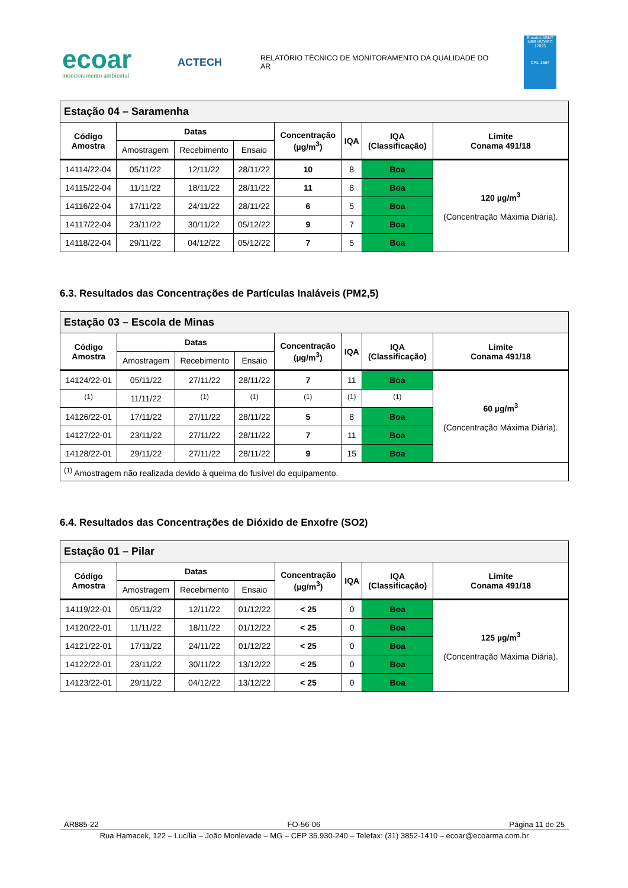ecoar
monitoramento ambiental
ACTECH
RELATÓRIO TÉCNICO DE MONITORAMENTO DA QUALIDADE DO AR
Ensaios ABNT NBR ISO/IEC 17025
CRL 1567
| Estação 04 – Saramenha | | | | | | | |
| Código Amostra | Datas | | | Concentração (µg/m<sup>3</sup>) | IQA | IQA (Classificação) | Limite Conama 491/18 |
| | Amostragem | Recebimento | Ensaio | | | | |
| 14114/22-04 | 05/11/22 | 12/11/22 | 28/11/22 | 10 | 8 | Boa | 120 µg/m<sup>3</sup> (Concentração Máxima Diária). |
| 14115/22-04 | 11/11/22 | 18/11/22 | 28/11/22 | 11 | 8 | Boa | |
| 14116/22-04 | 17/11/22 | 24/11/22 | 28/11/22 | 6 | 5 | Boa | |
| 14117/22-04 | 23/11/22 | 30/11/22 | 05/12/22 | 9 | 7 | Boa | |
| 14118/22-04 | 29/11/22 | 04/12/22 | 05/12/22 | 7 | 5 | Boa | |
6.3. Resultados das Concentrações de Partículas Inaláveis (PM2,5)
| Estação 03 – Escola de Minas | | | | | | | |
| Código Amostra | Datas | | | Concentração (µg/m<sup>3</sup>) | IQA | IQA (Classificação) | Limite Conama 491/18 |
| | Amostragem | Recebimento | Ensaio | | | | |
| 14124/22-01 | 05/11/22 | 27/11/22 | 28/11/22 | 7 | 11 | Boa | 60 µg/m<sup>3</sup> (Concentração Máxima Diária). |
| <sup>(1)</sup> | 11/11/22 | <sup>(1)</sup> | <sup>(1)</sup> | <sup>(1)</sup> | <sup>(1)</sup> | <sup>(1)</sup> | |
| 14126/22-01 | 17/11/22 | 27/11/22 | 28/11/22 | 5 | 8 | Boa | |
| 14127/22-01 | 23/11/22 | 27/11/22 | 28/11/22 | 7 | 11 | Boa | |
| 14128/22-01 | 29/11/22 | 27/11/22 | 28/11/22 | 9 | 15 | Boa | |
| <sup>(1)</sup> Amostragem não realizada devido à queima do fusível do equipamento. | | | | | | | |
6.4. Resultados das Concentrações de Dióxido de Enxofre (SO2)
| Estação 01 – Pilar | | | | | | | |
| Código Amostra | Datas | | | Concentração (µg/m<sup>3</sup>) | IQA | IQA (Classificação) | Limite Conama 491/18 |
| | Amostragem | Recebimento | Ensaio | | | | |
| 14119/22-01 | 05/11/22 | 12/11/22 | 01/12/22 | < 25 | 0 | Boa | 125 µg/m<sup>3</sup> (Concentração Máxima Diária). |
| 14120/22-01 | 11/11/22 | 18/11/22 | 01/12/22 | < 25 | 0 | Boa | |
| 14121/22-01 | 17/11/22 | 24/11/22 | 01/12/22 | < 25 | 0 | Boa | |
| 14122/22-01 | 23/11/22 | 30/11/22 | 13/12/22 | < 25 | 0 | Boa | |
| 14123/22-01 | 29/11/22 | 04/12/22 | 13/12/22 | < 25 | 0 | Boa | |
AR885-22 FO-56-06 Página 11 de 25
Rua Hamacek, 122 – Lucília – João Monlevade – MG – CEP 35.930-240 – Telefax: (31) 3852-1410 – ecoar@ecoarma.com.br